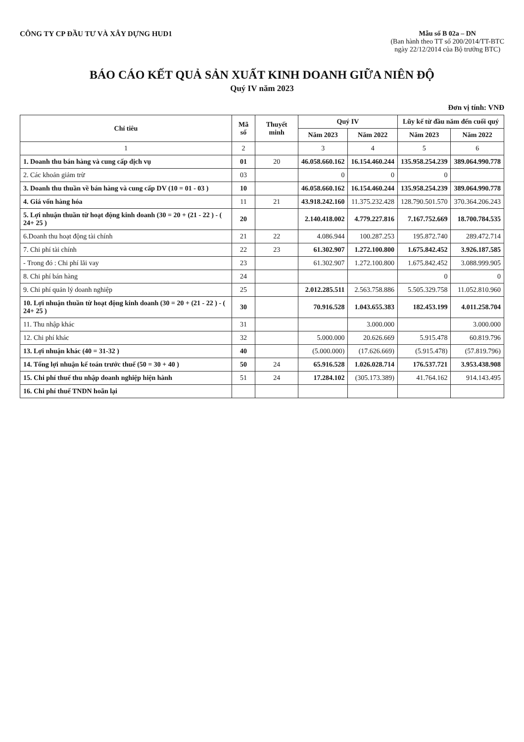CÔNG TY CP ĐẦU TƯ VÀ XÂY DỰNG HUD1
Mẫu số B 02a – DN
(Ban hành theo TT số 200/2014/TT-BTC
ngày 22/12/2014 của Bộ trưởng BTC)
BÁO CÁO KẾT QUẢ SẢN XUẤT KINH DOANH GIỮA NIÊN ĐỘ
Quý IV năm 2023
Đơn vị tính: VNĐ
| Chỉ tiêu | Mã số | Thuyết minh | Quý IV | | Lũy kế từ đầu năm đến cuối quý | |
| --- | --- | --- | --- | --- | --- | --- |
| | | | Năm 2023 | Năm 2022 | Năm 2023 | Năm 2022 |
| 1 | 2 | | 3 | 4 | 5 | 6 |
| 1. Doanh thu bán hàng và cung cấp dịch vụ | 01 | 20 | 46.058.660.162 | 16.154.460.244 | 135.958.254.239 | 389.064.990.778 |
| 2. Các khoản giảm trừ | 03 | | 0 | 0 | 0 | |
| 3. Doanh thu thuần về bán hàng và cung cấp DV (10 = 01 - 03 ) | 10 | | 46.058.660.162 | 16.154.460.244 | 135.958.254.239 | 389.064.990.778 |
| 4. Giá vốn hàng hóa | 11 | 21 | 43.918.242.160 | 11.375.232.428 | 128.790.501.570 | 370.364.206.243 |
| 5. Lợi nhuận thuần từ hoạt động kinh doanh (30 = 20 + (21 - 22 ) - ( 24+ 25 ) | 20 | | 2.140.418.002 | 4.779.227.816 | 7.167.752.669 | 18.700.784.535 |
| 6.Doanh thu hoạt động tài chính | 21 | 22 | 4.086.944 | 100.287.253 | 195.872.740 | 289.472.714 |
| 7. Chi phí tài chính | 22 | 23 | 61.302.907 | 1.272.100.800 | 1.675.842.452 | 3.926.187.585 |
| - Trong đó : Chi phí lãi vay | 23 | | 61.302.907 | 1.272.100.800 | 1.675.842.452 | 3.088.999.905 |
| 8. Chi phí bán hàng | 24 | | | | 0 | 0 |
| 9. Chi phí quản lý doanh nghiệp | 25 | | 2.012.285.511 | 2.563.758.886 | 5.505.329.758 | 11.052.810.960 |
| 10. Lợi nhuận thuần từ hoạt động kinh doanh (30 = 20 + (21 - 22 ) - ( 24+ 25 ) | 30 | | 70.916.528 | 1.043.655.383 | 182.453.199 | 4.011.258.704 |
| 11. Thu nhập khác | 31 | | | 3.000.000 | | 3.000.000 |
| 12. Chi phí khác | 32 | | 5.000.000 | 20.626.669 | 5.915.478 | 60.819.796 |
| 13. Lợi nhuận khác (40 = 31-32 ) | 40 | | (5.000.000) | (17.626.669) | (5.915.478) | (57.819.796) |
| 14. Tổng lợi nhuận kế toán trước thuế (50 = 30 + 40 ) | 50 | 24 | 65.916.528 | 1.026.028.714 | 176.537.721 | 3.953.438.908 |
| 15. Chi phí thuế thu nhập doanh nghiệp hiện hành | 51 | 24 | 17.284.102 | (305.173.389) | 41.764.162 | 914.143.495 |
| 16. Chi phí thuế TNDN hoãn lại | | | | | | |